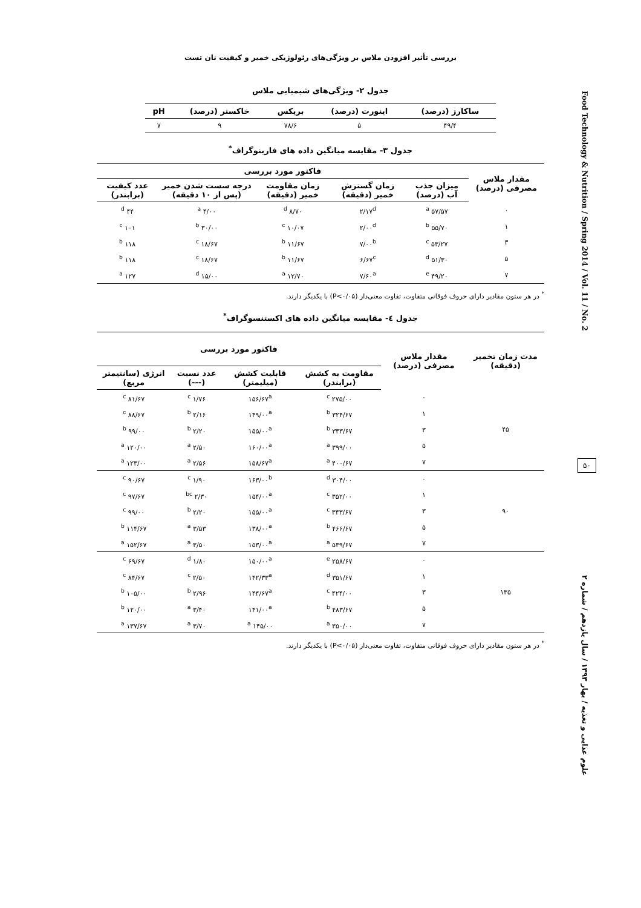Food Technology & Nutrition / Spring 2014 / Vol. 11 / No. 2
۵۰
علوم غذایی و تغذیه / بهار ۱۳۹۳ / سال یازدهم / شماره ۲
بررسی تأثیر افزودن ملاس بر ویژگی‌های رئولوژیکی خمیر و کیفیت نان تست
جدول ۲- ویژگی‌های شیمیایی ملاس
| ساکارز (درصد) | اینورت (درصد) | بریکس | خاکستر (درصد) | pH |
| --- | --- | --- | --- | --- |
| ۴۹/۴ | ۵ | ۷۸/۶ | ۹ | ۷ |
جدول ۳- مقایسه میانگین داده های فارینوگراف<sup>*</sup>
| مقدار ملاس مصرفی (درصد) | فاکتور مورد بررسی | | | | |
| --- | --- | --- | --- | --- | --- |
| | میزان جذب آب (درصد) | زمان گسترش خمیر (دقیقه) | زمان مقاومت خمیر (دقیقه) | درجه سست شدن خمیر (پس از ۱۰ دقیقه) | عدد کیفیت (برابندر) |
| ۰ | ۵۷/۵۷ <sup>a</sup> | ۲/۱۷<sup>d</sup> | ۸/۷۰ <sup>d</sup> | ۴/۰۰ <sup>a</sup> | ۴۴ <sup>d</sup> |
| ۱ | ۵۵/۷۰ <sup>b</sup> | ۲/۰۰<sup>d</sup> | ۱۰/۰۷ <sup>c</sup> | ۳۰/۰۰ <sup>b</sup> | ۱۰۱ <sup>c</sup> |
| ۳ | ۵۳/۲۷ <sup>c</sup> | ۷/۰۰<sup>b</sup> | ۱۱/۶۷ <sup>b</sup> | ۱۸/۶۷ <sup>c</sup> | ۱۱۸ <sup>b</sup> |
| ۵ | ۵۱/۳۰ <sup>d</sup> | ۶/۶۷<sup>c</sup> | ۱۱/۶۷ <sup>b</sup> | ۱۸/۶۷ <sup>c</sup> | ۱۱۸ <sup>b</sup> |
| ۷ | ۴۹/۲۰ <sup>e</sup> | ۷/۶۰<sup>a</sup> | ۱۲/۷۰ <sup>a</sup> | ۱۵/۰۰ <sup>d</sup> | ۱۲۷ <sup>a</sup> |
<sup>*</sup> در هر ستون مقادیر دارای حروف فوقانی متفاوت، تفاوت معنی‌دار (P<۰/۰۵) با یکدیگر دارند.
جدول ٤- مقایسه میانگین داده های اکستنسوگراف<sup>*</sup>
| مدت زمان تخمیر (دقیقه) | مقدار ملاس مصرفی (درصد) | فاکتور مورد بررسی | | | |
| --- | --- | --- | --- | --- | --- |
| | | مقاومت به کشش (برابندر) | قابلیت کشش (میلیمتر) | عدد نسبت (---) | انرژی (سانتیمتر مربع) |
| ۴۵ | ۰ | ۲۷۵/۰۰ <sup>c</sup> | ۱۵۶/۶۷<sup>a</sup> | ۱/۷۶ <sup>c</sup> | ۸۱/۶۷ <sup>c</sup> |
| | ۱ | ۳۲۴/۶۷ <sup>b</sup> | ۱۴۹/۰۰<sup>a</sup> | ۲/۱۶ <sup>b</sup> | ۸۸/۶۷ <sup>c</sup> |
| | ۳ | ۳۴۳/۶۷ <sup>b</sup> | ۱۵۵/۰۰<sup>a</sup> | ۲/۲۰ <sup>b</sup> | ۹۹/۰۰ <sup>b</sup> |
| | ۵ | ۳۹۹/۰۰ <sup>a</sup> | ۱۶۰/۰۰<sup>a</sup> | ۲/۵۰ <sup>a</sup> | ۱۲۰/۰۰ <sup>a</sup> |
| | ۷ | ۴۰۰/۶۷ <sup>a</sup> | ۱۵۸/۶۷<sup>a</sup> | ۲/۵۶ <sup>a</sup> | ۱۲۳/۰۰ <sup>a</sup> |
| ۹۰ | ۰ | ۳۰۴/۰۰ <sup>d</sup> | ۱۶۳/۰۰<sup>b</sup> | ۱/۹۰ <sup>c</sup> | ۹۰/۶۷ <sup>c</sup> |
| | ۱ | ۳۵۲/۰۰ <sup>c</sup> | ۱۵۴/۰۰<sup>a</sup> | ۲/۳۰ <sup>bc</sup> | ۹۷/۶۷ <sup>c</sup> |
| | ۳ | ۳۴۳/۶۷ <sup>c</sup> | ۱۵۵/۰۰<sup>a</sup> | ۲/۲۰ <sup>b</sup> | ۹۹/۰۰ <sup>c</sup> |
| | ۵ | ۴۶۶/۶۷ <sup>b</sup> | ۱۳۸/۰۰<sup>a</sup> | ۳/۵۳ <sup>a</sup> | ۱۱۴/۶۷ <sup>b</sup> |
| | ۷ | ۵۳۹/۶۷ <sup>a</sup> | ۱۵۳/۰۰<sup>a</sup> | ۳/۵۰ <sup>a</sup> | ۱۵۲/۶۷ <sup>a</sup> |
| ۱۳۵ | ۰ | ۲۵۸/۶۷ <sup>e</sup> | ۱۵۰/۰۰<sup>a</sup> | ۱/۸۰ <sup>d</sup> | ۶۹/۶۷ <sup>c</sup> |
| | ۱ | ۳۵۱/۶۷ <sup>d</sup> | ۱۴۲/۳۳<sup>a</sup> | ۲/۵۰ <sup>c</sup> | ۸۴/۶۷ <sup>c</sup> |
| | ۳ | ۴۲۴/۰۰ <sup>c</sup> | ۱۴۴/۶۷<sup>a</sup> | ۲/۹۶ <sup>b</sup> | ۱۰۵/۰۰ <sup>b</sup> |
| | ۵ | ۴۸۳/۶۷ <sup>b</sup> | ۱۴۱/۰۰<sup>a</sup> | ۳/۴۰ <sup>a</sup> | ۱۲۰/۰۰ <sup>b</sup> |
| | ۷ | ۳۵۰/۰۰ <sup>a</sup> | ۱۴۵/۰۰ <sup>a</sup> | ۳/۷۰ <sup>a</sup> | ۱۳۷/۶۷ <sup>a</sup> |
<sup>*</sup> در هر ستون مقادیر دارای حروف فوقانی متفاوت، تفاوت معنی‌دار (P<۰/۰۵) با یکدیگر دارند.